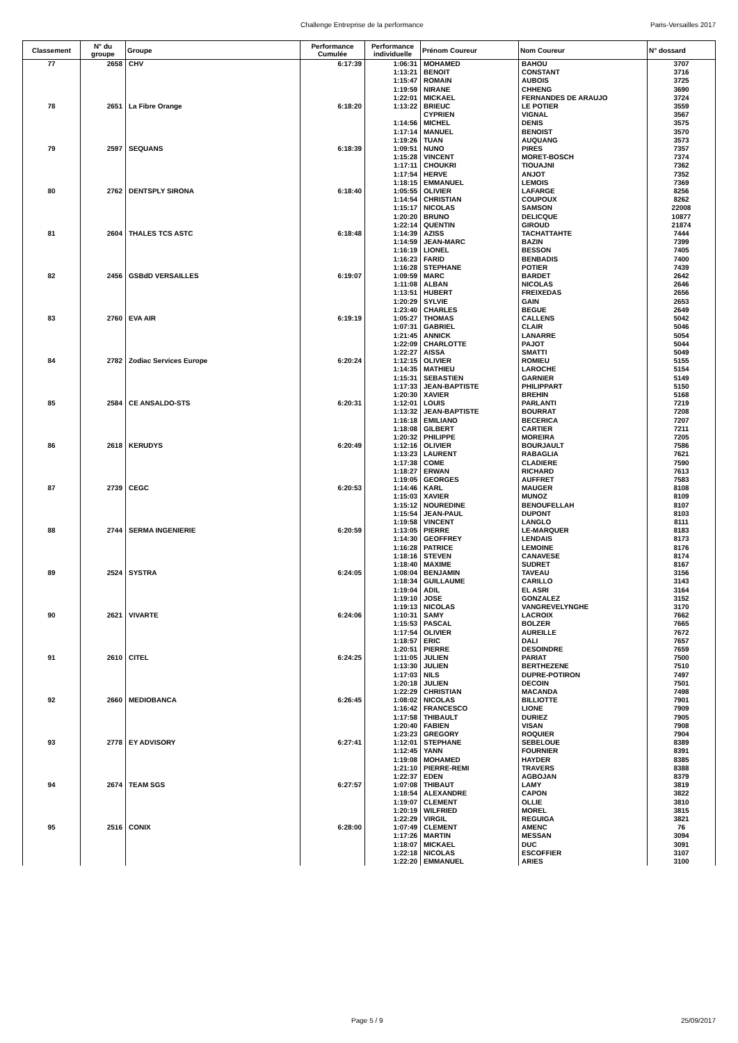Challenge Entreprise de la performance Paris-Versailles 2017
| Classement | N° du groupe | Groupe | Performance Cumulée | Performance individuelle | Prénom Coureur | Nom Coureur | N° dossard |
| --- | --- | --- | --- | --- | --- | --- | --- |
| 77 | 2658 | CHV | 6:17:39 | 1:06:31 | MOHAMED | BAHOU | 3707 |
| | | | | 1:13:21 | BENOIT | CONSTANT | 3716 |
| | | | | 1:15:47 | ROMAIN | AUBOIS | 3725 |
| | | | | 1:19:59 | NIRANE | CHHENG | 3690 |
| | | | | 1:22:01 | MICKAEL | FERNANDES DE ARAUJO | 3724 |
| 78 | 2651 | La Fibre Orange | 6:18:20 | 1:13:22 | BRIEUC | LE POTIER | 3559 |
| | | | | | CYPRIEN | VIGNAL | 3567 |
| | | | | 1:14:56 | MICHEL | DENIS | 3575 |
| | | | | 1:17:14 | MANUEL | BENOIST | 3570 |
| | | | | 1:19:26 | TUAN | AUQUANG | 3573 |
| 79 | 2597 | SEQUANS | 6:18:39 | 1:09:51 | NUNO | PIRES | 7357 |
| | | | | 1:15:28 | VINCENT | MORET-BOSCH | 7374 |
| | | | | 1:17:11 | CHOUKRI | TIOUAJNI | 7362 |
| | | | | 1:17:54 | HERVE | ANJOT | 7352 |
| | | | | 1:18:15 | EMMANUEL | LEMOIS | 7369 |
| 80 | 2762 | DENTSPLY SIRONA | 6:18:40 | 1:05:55 | OLIVIER | LAFARGE | 8256 |
| | | | | 1:14:54 | CHRISTIAN | COUPOUX | 8262 |
| | | | | 1:15:17 | NICOLAS | SAMSON | 22008 |
| | | | | 1:20:20 | BRUNO | DELICQUE | 10877 |
| | | | | 1:22:14 | QUENTIN | GIROUD | 21874 |
| 81 | 2604 | THALES TCS ASTC | 6:18:48 | 1:14:39 | AZISS | TACHATTAHTE | 7444 |
| | | | | 1:14:59 | JEAN-MARC | BAZIN | 7399 |
| | | | | 1:16:19 | LIONEL | BESSON | 7405 |
| | | | | 1:16:23 | FARID | BENBADIS | 7400 |
| | | | | 1:16:28 | STEPHANE | POTIER | 7439 |
| 82 | 2456 | GSBdD VERSAILLES | 6:19:07 | 1:09:59 | MARC | BARDET | 2642 |
| | | | | 1:11:08 | ALBAN | NICOLAS | 2646 |
| | | | | 1:13:51 | HUBERT | FREIXEDAS | 2656 |
| | | | | 1:20:29 | SYLVIE | GAIN | 2653 |
| | | | | 1:23:40 | CHARLES | BEGUE | 2649 |
| 83 | 2760 | EVA AIR | 6:19:19 | 1:05:27 | THOMAS | CALLENS | 5042 |
| | | | | 1:07:31 | GABRIEL | CLAIR | 5046 |
| | | | | 1:21:45 | ANNICK | LANARRE | 5054 |
| | | | | 1:22:09 | CHARLOTTE | PAJOT | 5044 |
| | | | | 1:22:27 | AISSA | SMATTI | 5049 |
| 84 | 2782 | Zodiac Services Europe | 6:20:24 | 1:12:15 | OLIVIER | ROMIEU | 5155 |
| | | | | 1:14:35 | MATHIEU | LAROCHE | 5154 |
| | | | | 1:15:31 | SEBASTIEN | GARNIER | 5149 |
| | | | | 1:17:33 | JEAN-BAPTISTE | PHILIPPART | 5150 |
| | | | | 1:20:30 | XAVIER | BREHIN | 5168 |
| 85 | 2584 | CE ANSALDO-STS | 6:20:31 | 1:12:01 | LOUIS | PARLANTI | 7219 |
| | | | | 1:13:32 | JEAN-BAPTISTE | BOURRAT | 7208 |
| | | | | 1:16:18 | EMILIANO | BECERICA | 7207 |
| | | | | 1:18:08 | GILBERT | CARTIER | 7211 |
| | | | | 1:20:32 | PHILIPPE | MOREIRA | 7205 |
| 86 | 2618 | KERUDYS | 6:20:49 | 1:12:16 | OLIVIER | BOURJAULT | 7586 |
| | | | | 1:13:23 | LAURENT | RABAGLIA | 7621 |
| | | | | 1:17:38 | COME | CLADIERE | 7590 |
| | | | | 1:18:27 | ERWAN | RICHARD | 7613 |
| | | | | 1:19:05 | GEORGES | AUFFRET | 7583 |
| 87 | 2739 | CEGC | 6:20:53 | 1:14:46 | KARL | MAUGER | 8108 |
| | | | | 1:15:03 | XAVIER | MUNOZ | 8109 |
| | | | | 1:15:12 | NOUREDINE | BENOUFELLAH | 8107 |
| | | | | 1:15:54 | JEAN-PAUL | DUPONT | 8103 |
| | | | | 1:19:58 | VINCENT | LANGLO | 8111 |
| 88 | 2744 | SERMA INGENIERIE | 6:20:59 | 1:13:05 | PIERRE | LE-MARQUER | 8183 |
| | | | | 1:14:30 | GEOFFREY | LENDAIS | 8173 |
| | | | | 1:16:28 | PATRICE | LEMOINE | 8176 |
| | | | | 1:18:16 | STEVEN | CANAVESE | 8174 |
| | | | | 1:18:40 | MAXIME | SUDRET | 8167 |
| 89 | 2524 | SYSTRA | 6:24:05 | 1:08:04 | BENJAMIN | TAVEAU | 3156 |
| | | | | 1:18:34 | GUILLAUME | CARILLO | 3143 |
| | | | | 1:19:04 | ADIL | EL ASRI | 3164 |
| | | | | 1:19:10 | JOSE | GONZALEZ | 3152 |
| | | | | 1:19:13 | NICOLAS | VANGREVELYNGHE | 3170 |
| 90 | 2621 | VIVARTE | 6:24:06 | 1:10:31 | SAMY | LACROIX | 7662 |
| | | | | 1:15:53 | PASCAL | BOLZER | 7665 |
| | | | | 1:17:54 | OLIVIER | AUREILLE | 7672 |
| | | | | 1:18:57 | ERIC | DALI | 7657 |
| | | | | 1:20:51 | PIERRE | DESOINDRE | 7659 |
| 91 | 2610 | CITEL | 6:24:25 | 1:11:05 | JULIEN | PARIAT | 7500 |
| | | | | 1:13:30 | JULIEN | BERTHEZENE | 7510 |
| | | | | 1:17:03 | NILS | DUPRE-POTIRON | 7497 |
| | | | | 1:20:18 | JULIEN | DECOIN | 7501 |
| | | | | 1:22:29 | CHRISTIAN | MACANDA | 7498 |
| 92 | 2660 | MEDIOBANCA | 6:26:45 | 1:08:02 | NICOLAS | BILLIOTTE | 7901 |
| | | | | 1:16:42 | FRANCESCO | LIONE | 7909 |
| | | | | 1:17:58 | THIBAULT | DURIEZ | 7905 |
| | | | | 1:20:40 | FABIEN | VISAN | 7908 |
| | | | | 1:23:23 | GREGORY | ROQUIER | 7904 |
| 93 | 2778 | EY ADVISORY | 6:27:41 | 1:12:01 | STEPHANE | SEBELOUE | 8389 |
| | | | | 1:12:45 | YANN | FOURNIER | 8391 |
| | | | | 1:19:08 | MOHAMED | HAYDER | 8385 |
| | | | | 1:21:10 | PIERRE-REMI | TRAVERS | 8388 |
| | | | | 1:22:37 | EDEN | AGBOJAN | 8379 |
| 94 | 2674 | TEAM SGS | 6:27:57 | 1:07:08 | THIBAUT | LAMY | 3819 |
| | | | | 1:18:54 | ALEXANDRE | CAPON | 3822 |
| | | | | 1:19:07 | CLEMENT | OLLIE | 3810 |
| | | | | 1:20:19 | WILFRIED | MOREL | 3815 |
| | | | | 1:22:29 | VIRGIL | REGUIGA | 3821 |
| 95 | 2516 | CONIX | 6:28:00 | 1:07:49 | CLEMENT | AMENC | 76 |
| | | | | 1:17:26 | MARTIN | MESSAN | 3094 |
| | | | | 1:18:07 | MICKAEL | DUC | 3091 |
| | | | | 1:22:18 | NICOLAS | ESCOFFIER | 3107 |
| | | | | 1:22:20 | EMMANUEL | ARIES | 3100 |
Page 5 / 9 25/09/2017